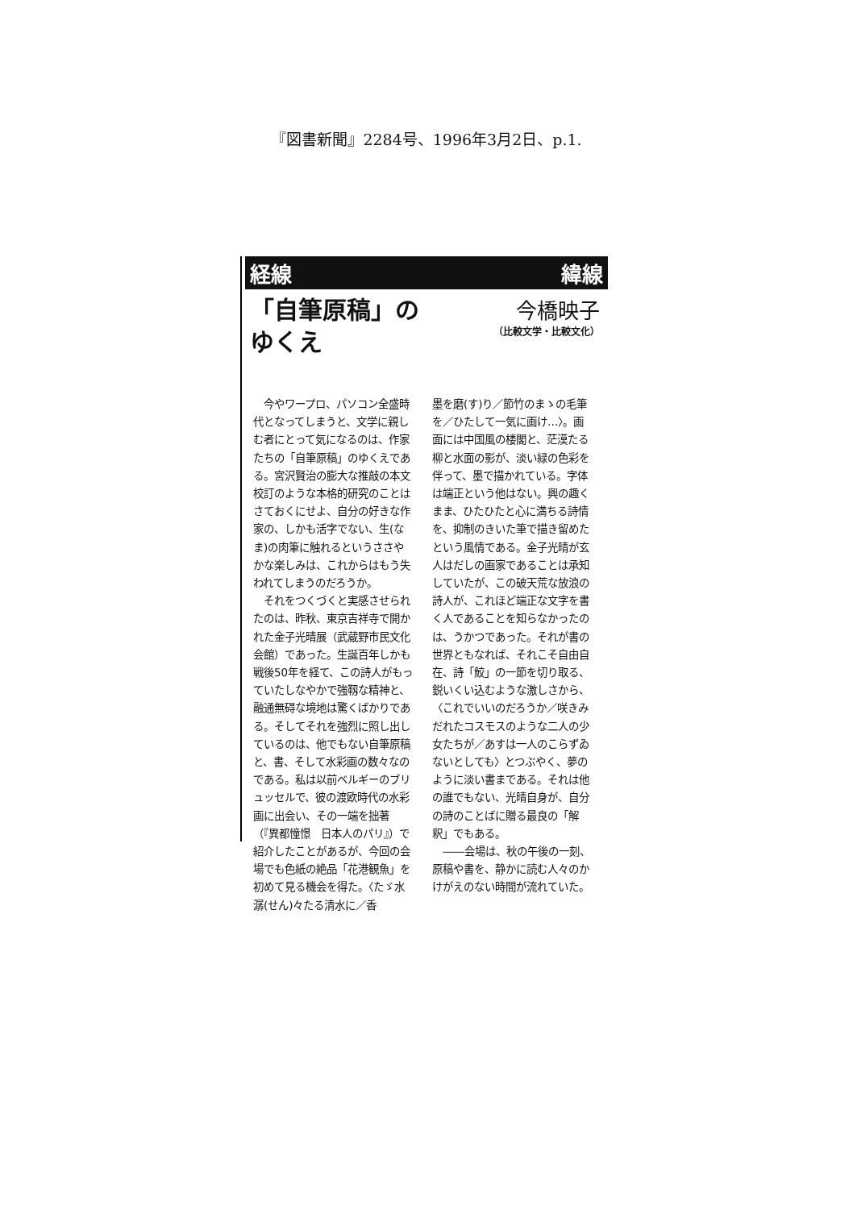『図書新聞』2284号、1996年3月2日、p.1.
経線 緯線
「自筆原稿」の
ゆくえ
今橋映子
（比較文学・比較文化）
今やワープロ、パソコン全盛時代となってしまうと、文学に親しむ者にとって気になるのは、作家たちの「自筆原稿」のゆくえである。宮沢賢治の膨大な推敲の本文校訂のような本格的研究のことはさておくにせよ、自分の好きな作家の、しかも活字でない、生(なま)の肉筆に触れるというささやかな楽しみは、これからはもう失われてしまうのだろうか。
それをつくづくと実感させられたのは、昨秋、東京吉祥寺で開かれた金子光晴展（武蔵野市民文化会館）であった。生誕百年しかも戦後50年を経て、この詩人がもっていたしなやかで強靱な精神と、融通無碍な境地は驚くばかりである。そしてそれを強烈に照し出しているのは、他でもない自筆原稿と、書、そして水彩画の数々なのである。私は以前ベルギーのブリュッセルで、彼の渡欧時代の水彩画に出会い、その一端を拙著（『異都憧憬　日本人のパリ』）で紹介したことがあるが、今回の会場でも色紙の絶品「花港観魚」を初めて見る機会を得た。〈たゞ水潺(せん)々たる清水に／香
墨を磨(す)り／節竹のまゝの毛筆を／ひたして一気に画け…〉。画面には中国風の楼閣と、茫漠たる柳と水面の影が、淡い緑の色彩を伴って、墨で描かれている。字体は端正という他はない。興の趣くまま、ひたひたと心に満ちる詩情を、抑制のきいた筆で描き留めたという風情である。金子光晴が玄人はだしの画家であることは承知していたが、この破天荒な放浪の詩人が、これほど端正な文字を書く人であることを知らなかったのは、うかつであった。それが書の世界ともなれば、それこそ自由自在、詩「鮫」の一節を切り取る、鋭いくい込むような激しさから、〈これでいいのだろうか／咲きみだれたコスモスのような二人の少女たちが／あすは一人のこらずゐないとしても〉とつぶやく、夢のように淡い書まである。それは他の誰でもない、光晴自身が、自分の詩のことばに贈る最良の「解釈」でもある。
――会場は、秋の午後の一刻、原稿や書を、静かに読む人々のかけがえのない時間が流れていた。